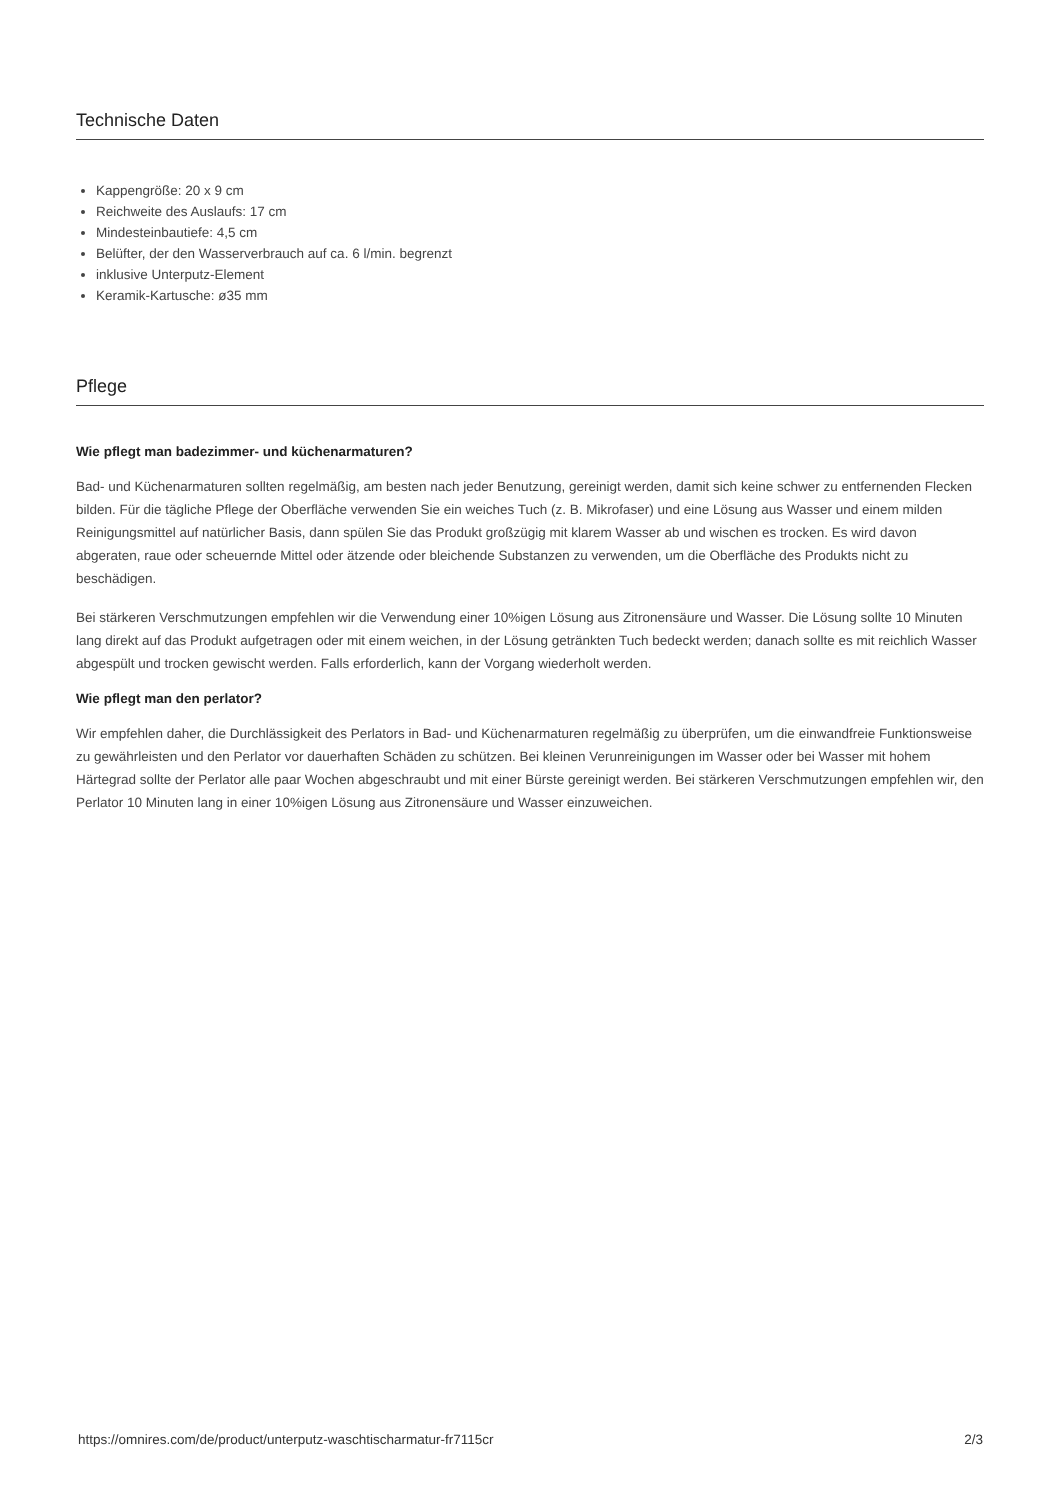Technische Daten
Kappengröße: 20 x 9 cm
Reichweite des Auslaufs: 17 cm
Mindesteinbautiefe: 4,5 cm
Belüfter, der den Wasserverbrauch auf ca. 6 l/min. begrenzt
inklusive Unterputz-Element
Keramik-Kartusche: ø35 mm
Pflege
Wie pflegt man badezimmer- und küchenarmaturen?
Bad- und Küchenarmaturen sollten regelmäßig, am besten nach jeder Benutzung, gereinigt werden, damit sich keine schwer zu entfernenden Flecken bilden. Für die tägliche Pflege der Oberfläche verwenden Sie ein weiches Tuch (z. B. Mikrofaser) und eine Lösung aus Wasser und einem milden Reinigungsmittel auf natürlicher Basis, dann spülen Sie das Produkt großzügig mit klarem Wasser ab und wischen es trocken. Es wird davon abgeraten, raue oder scheuernde Mittel oder ätzende oder bleichende Substanzen zu verwenden, um die Oberfläche des Produkts nicht zu beschädigen.
Bei stärkeren Verschmutzungen empfehlen wir die Verwendung einer 10%igen Lösung aus Zitronensäure und Wasser. Die Lösung sollte 10 Minuten lang direkt auf das Produkt aufgetragen oder mit einem weichen, in der Lösung getränkten Tuch bedeckt werden; danach sollte es mit reichlich Wasser abgespült und trocken gewischt werden. Falls erforderlich, kann der Vorgang wiederholt werden.
Wie pflegt man den perlator?
Wir empfehlen daher, die Durchlässigkeit des Perlators in Bad- und Küchenarmaturen regelmäßig zu überprüfen, um die einwandfreie Funktionsweise zu gewährleisten und den Perlator vor dauerhaften Schäden zu schützen. Bei kleinen Verunreinigungen im Wasser oder bei Wasser mit hohem Härtegrad sollte der Perlator alle paar Wochen abgeschraubt und mit einer Bürste gereinigt werden. Bei stärkeren Verschmutzungen empfehlen wir, den Perlator 10 Minuten lang in einer 10%igen Lösung aus Zitronensäure und Wasser einzuweichen.
https://omnires.com/de/product/unterputz-waschtischarmatur-fr7115cr 2/3